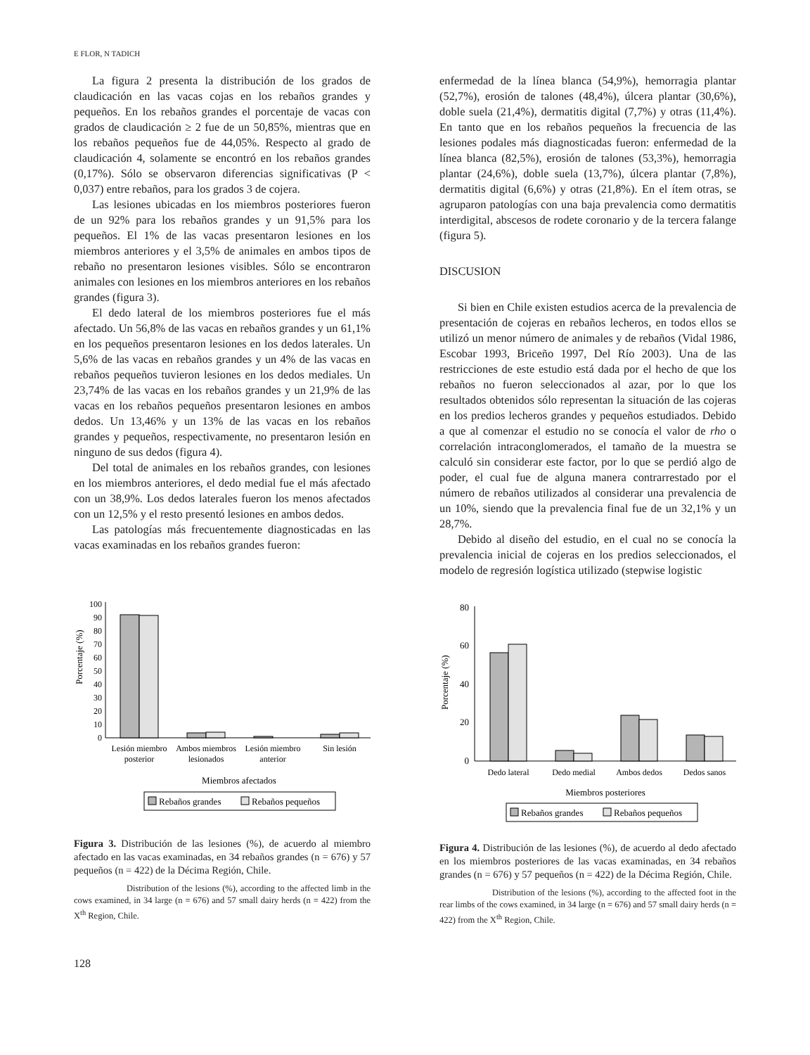E FLOR, N TADICH
La figura 2 presenta la distribución de los grados de claudicación en las vacas cojas en los rebaños grandes y pequeños. En los rebaños grandes el porcentaje de vacas con grados de claudicación ≥ 2 fue de un 50,85%, mientras que en los rebaños pequeños fue de 44,05%. Respecto al grado de claudicación 4, solamente se encontró en los rebaños grandes (0,17%). Sólo se observaron diferencias significativas (P < 0,037) entre rebaños, para los grados 3 de cojera.
Las lesiones ubicadas en los miembros posteriores fueron de un 92% para los rebaños grandes y un 91,5% para los pequeños. El 1% de las vacas presentaron lesiones en los miembros anteriores y el 3,5% de animales en ambos tipos de rebaño no presentaron lesiones visibles. Sólo se encontraron animales con lesiones en los miembros anteriores en los rebaños grandes (figura 3).
El dedo lateral de los miembros posteriores fue el más afectado. Un 56,8% de las vacas en rebaños grandes y un 61,1% en los pequeños presentaron lesiones en los dedos laterales. Un 5,6% de las vacas en rebaños grandes y un 4% de las vacas en rebaños pequeños tuvieron lesiones en los dedos mediales. Un 23,74% de las vacas en los rebaños grandes y un 21,9% de las vacas en los rebaños pequeños presentaron lesiones en ambos dedos. Un 13,46% y un 13% de las vacas en los rebaños grandes y pequeños, respectivamente, no presentaron lesión en ninguno de sus dedos (figura 4).
Del total de animales en los rebaños grandes, con lesiones en los miembros anteriores, el dedo medial fue el más afectado con un 38,9%. Los dedos laterales fueron los menos afectados con un 12,5% y el resto presentó lesiones en ambos dedos.
Las patologías más frecuentemente diagnosticadas en las vacas examinadas en los rebaños grandes fueron:
Porcentaje (%)
0
10
20
30
40
50
60
70
80
90
100
Lesión miembro
posterior
Ambos miembros
lesionados
Lesión miembro
anterior
Sin lesión
Miembros afectados
Rebaños grandes
Rebaños pequeños
Figura 3. Distribución de las lesiones (%), de acuerdo al miembro afectado en las vacas examinadas, en 34 rebaños grandes (n = 676) y 57 pequeños (n = 422) de la Décima Región, Chile.
Distribution of the lesions (%), according to the affected limb in the cows examined, in 34 large (n = 676) and 57 small dairy herds (n = 422) from the X<sup>th</sup> Region, Chile.
128
enfermedad de la línea blanca (54,9%), hemorragia plantar (52,7%), erosión de talones (48,4%), úlcera plantar (30,6%), doble suela (21,4%), dermatitis digital (7,7%) y otras (11,4%). En tanto que en los rebaños pequeños la frecuencia de las lesiones podales más diagnosticadas fueron: enfermedad de la línea blanca (82,5%), erosión de talones (53,3%), hemorragia plantar (24,6%), doble suela (13,7%), úlcera plantar (7,8%), dermatitis digital (6,6%) y otras (21,8%). En el ítem otras, se agruparon patologías con una baja prevalencia como dermatitis interdigital, abscesos de rodete coronario y de la tercera falange (figura 5).
DISCUSION
Si bien en Chile existen estudios acerca de la prevalencia de presentación de cojeras en rebaños lecheros, en todos ellos se utilizó un menor número de animales y de rebaños (Vidal 1986, Escobar 1993, Briceño 1997, Del Río 2003). Una de las restricciones de este estudio está dada por el hecho de que los rebaños no fueron seleccionados al azar, por lo que los resultados obtenidos sólo representan la situación de las cojeras en los predios lecheros grandes y pequeños estudiados. Debido a que al comenzar el estudio no se conocía el valor de rho o correlación intraconglomerados, el tamaño de la muestra se calculó sin considerar este factor, por lo que se perdió algo de poder, el cual fue de alguna manera contrarrestado por el número de rebaños utilizados al considerar una prevalencia de un 10%, siendo que la prevalencia final fue de un 32,1% y un 28,7%.
Debido al diseño del estudio, en el cual no se conocía la prevalencia inicial de cojeras en los predios seleccionados, el modelo de regresión logística utilizado (stepwise logistic
Porcentaje (%)
0
20
40
60
80
Dedo lateral
Dedo medial
Ambos dedos
Dedos sanos
Miembros posteriores
Rebaños grandes
Rebaños pequeños
Figura 4. Distribución de las lesiones (%), de acuerdo al dedo afectado en los miembros posteriores de las vacas examinadas, en 34 rebaños grandes (n = 676) y 57 pequeños (n = 422) de la Décima Región, Chile.
Distribution of the lesions (%), according to the affected foot in the rear limbs of the cows examined, in 34 large (n = 676) and 57 small dairy herds (n = 422) from the X<sup>th</sup> Region, Chile.